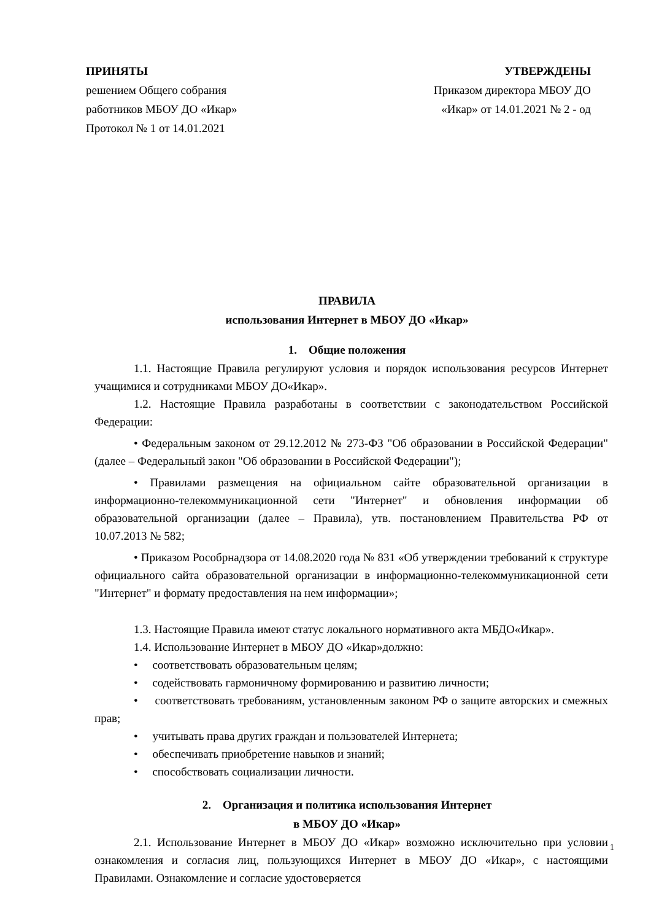ПРИНЯТЫ
решением Общего собрания
работников МБОУ ДО «Икар»
Протокол № 1 от 14.01.2021
УТВЕРЖДЕНЫ
Приказом директора МБОУ ДО
«Икар» от 14.01.2021 № 2 - од
ПРАВИЛА
использования Интернет в МБОУ ДО «Икар»
1. Общие положения
1.1. Настоящие Правила регулируют условия и порядок использования ресурсов Интернет учащимися и сотрудниками МБОУ ДО«Икар».
1.2. Настоящие Правила разработаны в соответствии с законодательством Российской Федерации:
• Федеральным законом от 29.12.2012 № 273-ФЗ "Об образовании в Российской Федерации" (далее – Федеральный закон "Об образовании в Российской Федерации");
• Правилами размещения на официальном сайте образовательной организации в информационно-телекоммуникационной сети "Интернет" и обновления информации об образовательной организации (далее – Правила), утв. постановлением Правительства РФ от 10.07.2013 № 582;
• Приказом Рособрнадзора от 14.08.2020 года № 831 «Об утверждении требований к структуре официального сайта образовательной организации в информационно-телекоммуникационной сети "Интернет" и формату предоставления на нем информации»;
1.3. Настоящие Правила имеют статус локального нормативного акта МБДО«Икар».
1.4. Использование Интернет в МБОУ ДО «Икар»должно:
• соответствовать образовательным целям;
• содействовать гармоничному формированию и развитию личности;
• соответствовать требованиям, установленным законом РФ о защите авторских и смежных прав;
• учитывать права других граждан и пользователей Интернета;
• обеспечивать приобретение навыков и знаний;
• способствовать социализации личности.
2. Организация и политика использования Интернет
в МБОУ ДО «Икар»
2.1. Использование Интернет в МБОУ ДО «Икар» возможно исключительно при условии ознакомления и согласия лиц, пользующихся Интернет в МБОУ ДО «Икар», с настоящими Правилами. Ознакомление и согласие удостоверяется
1